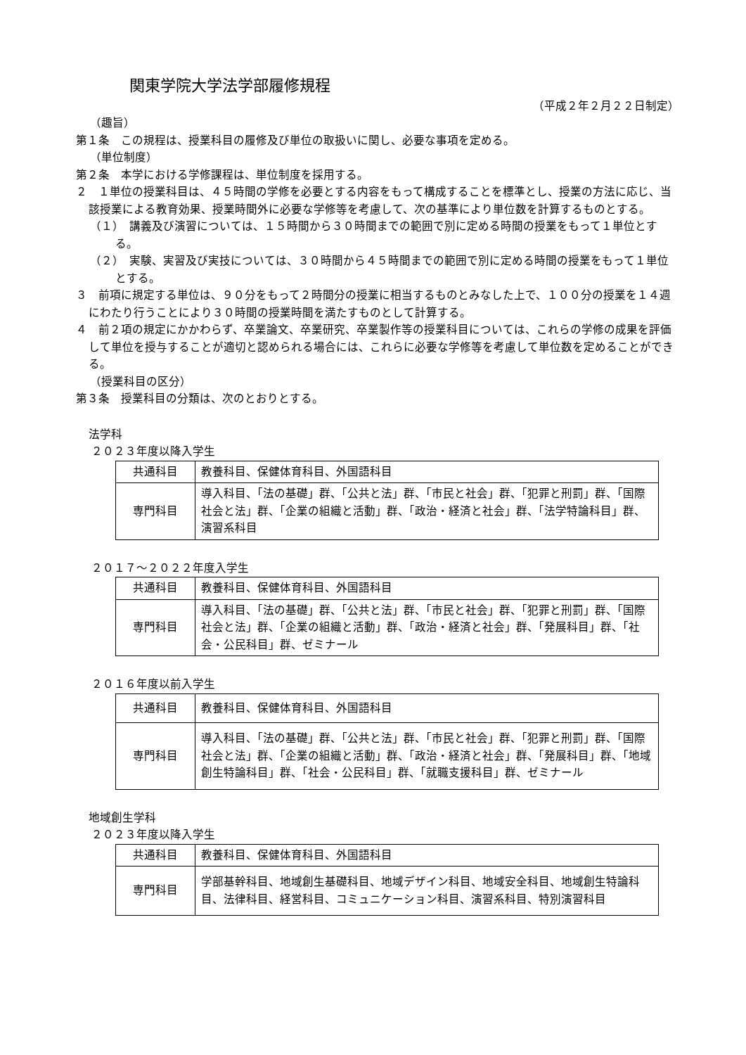関東学院大学法学部履修規程
（平成２年２月２２日制定）
（趣旨）
第１条　この規程は、授業科目の履修及び単位の取扱いに関し、必要な事項を定める。
（単位制度）
第２条　本学における学修課程は、単位制度を採用する。
２　１単位の授業科目は、４５時間の学修を必要とする内容をもって構成することを標準とし、授業の方法に応じ、当該授業による教育効果、授業時間外に必要な学修等を考慮して、次の基準により単位数を計算するものとする。
（１）　講義及び演習については、１５時間から３０時間までの範囲で別に定める時間の授業をもって１単位とする。
（２）　実験、実習及び実技については、３０時間から４５時間までの範囲で別に定める時間の授業をもって１単位とする。
３　前項に規定する単位は、９０分をもって２時間分の授業に相当するものとみなした上で、１００分の授業を１４週にわたり行うことにより３０時間の授業時間を満たすものとして計算する。
４　前２項の規定にかかわらず、卒業論文、卒業研究、卒業製作等の授業科目については、これらの学修の成果を評価して単位を授与することが適切と認められる場合には、これらに必要な学修等を考慮して単位数を定めることができる。
（授業科目の区分）
第３条　授業科目の分類は、次のとおりとする。
法学科
２０２３年度以降入学生
| 共通科目 | 教養科目、保健体育科目、外国語科目 |
| 専門科目 | 導入科目、「法の基礎」群、「公共と法」群、「市民と社会」群、「犯罪と刑罰」群、「国際社会と法」群、「企業の組織と活動」群、「政治・経済と社会」群、「法学特論科目」群、演習系科目 |
２０１７～２０２２年度入学生
| 共通科目 | 教養科目、保健体育科目、外国語科目 |
| 専門科目 | 導入科目、「法の基礎」群、「公共と法」群、「市民と社会」群、「犯罪と刑罰」群、「国際社会と法」群、「企業の組織と活動」群、「政治・経済と社会」群、「発展科目」群、「社会・公民科目」群、ゼミナール |
２０１６年度以前入学生
| 共通科目 | 教養科目、保健体育科目、外国語科目 |
| 専門科目 | 導入科目、「法の基礎」群、「公共と法」群、「市民と社会」群、「犯罪と刑罰」群、「国際社会と法」群、「企業の組織と活動」群、「政治・経済と社会」群、「発展科目」群、「地域創生特論科目」群、「社会・公民科目」群、「就職支援科目」群、ゼミナール |
地域創生学科
２０２３年度以降入学生
| 共通科目 | 教養科目、保健体育科目、外国語科目 |
| 専門科目 | 学部基幹科目、地域創生基礎科目、地域デザイン科目、地域安全科目、地域創生特論科目、法律科目、経営科目、コミュニケーション科目、演習系科目、特別演習科目 |